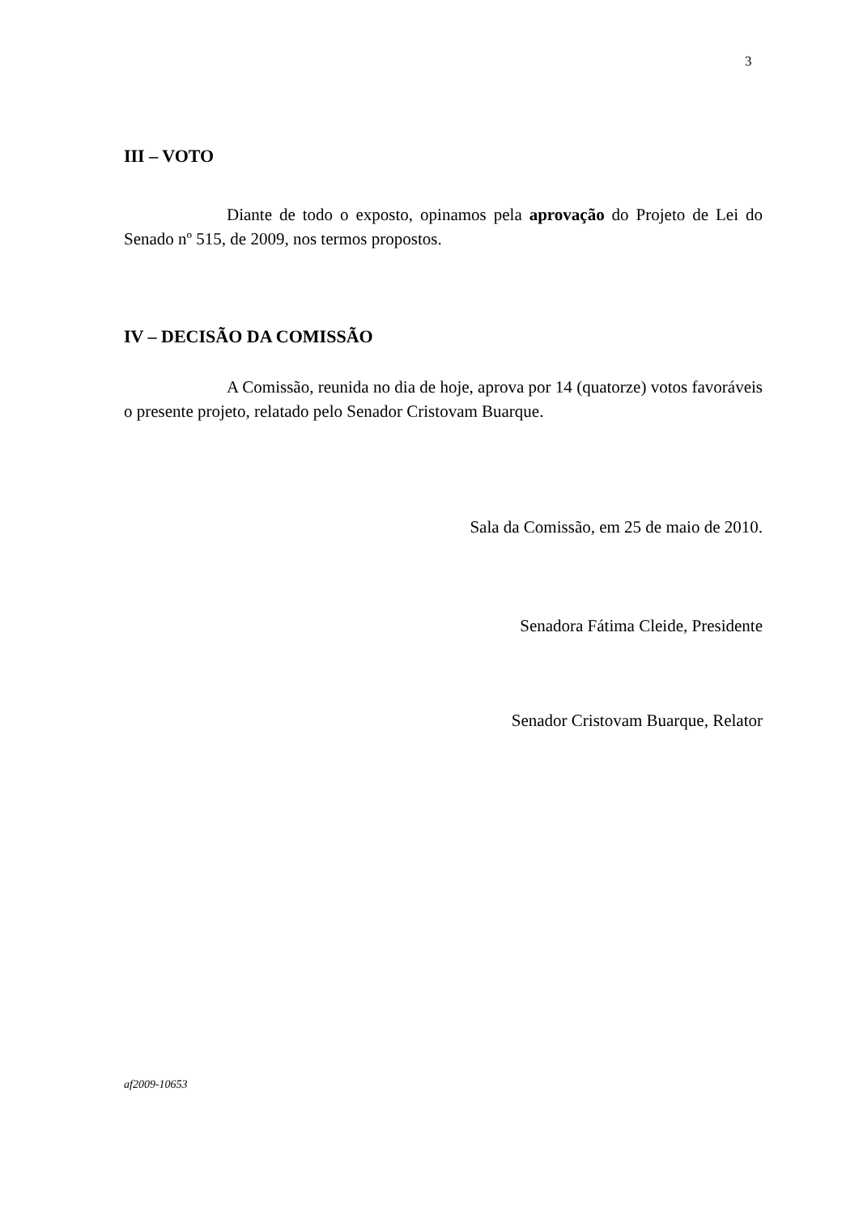3
III – VOTO
Diante de todo o exposto, opinamos pela aprovação do Projeto de Lei do Senado nº 515, de 2009, nos termos propostos.
IV – DECISÃO DA COMISSÃO
A Comissão, reunida no dia de hoje, aprova por 14 (quatorze) votos favoráveis o presente projeto, relatado pelo Senador Cristovam Buarque.
Sala da Comissão, em 25 de maio de 2010.
Senadora Fátima Cleide, Presidente
Senador Cristovam Buarque, Relator
af2009-10653